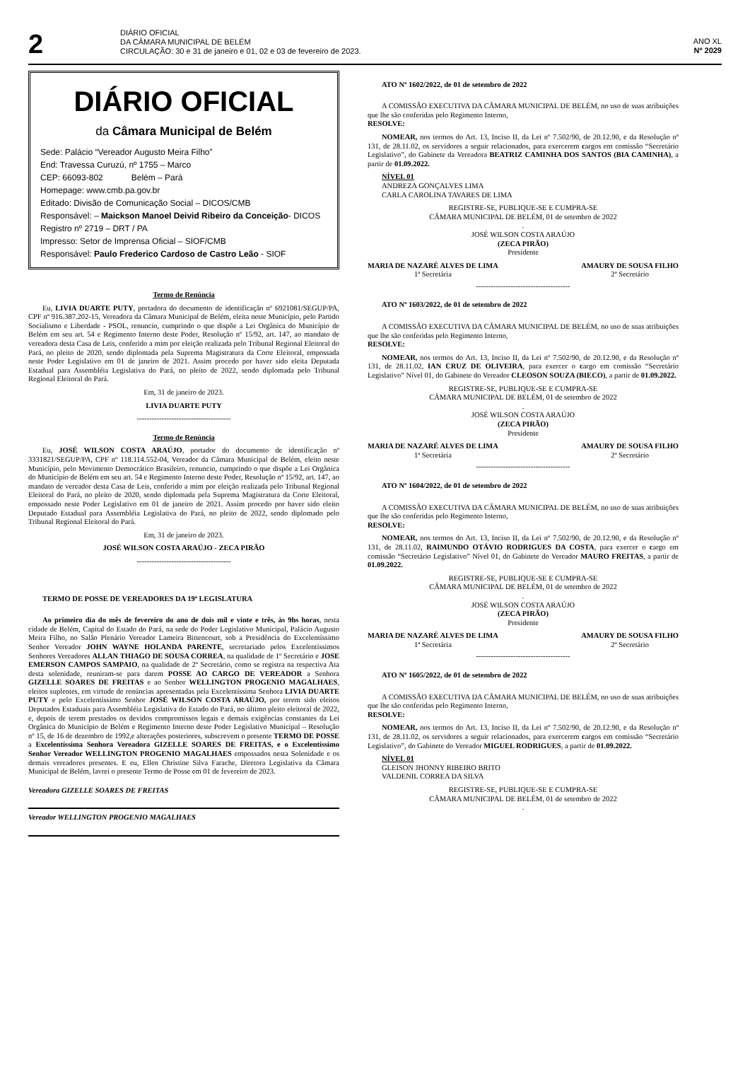2
DIÁRIO OFICIAL
DA CÂMARA MUNICIPAL DE BELÉM
CIRCULAÇÃO: 30 e 31 de janeiro e 01, 02 e 03 de fevereiro de 2023.
ANO XL
Nº 2029
DIÁRIO OFICIAL
da Câmara Municipal de Belém
Sede: Palácio “Vereador Augusto Meira Filho”
End: Travessa Curuzú, nº 1755 – Marco
CEP: 66093-802 Belém – Pará
Homepage: www.cmb.pa.gov.br
Editado: Divisão de Comunicação Social – DICOS/CMB
Responsável: – Maickson Manoel Deivid Ribeiro da Conceição- DICOS
Registro nº 2719 – DRT / PA
Impresso: Setor de Imprensa Oficial – SIOF/CMB
Responsável: Paulo Frederico Cardoso de Castro Leão - SIOF
Termo de Renúncia
Eu, LIVIA DUARTE PUTY, portadora do documento de identificação nº 6921081/SEGUP/PA, CPF nº 916.387.202-15, Vereadora da Câmara Municipal de Belém, eleita neste Município, pelo Partido Socialismo e Liberdade - PSOL, renuncio, cumprindo o que dispõe a Lei Orgânica do Município de Belém em seu art. 54 e Regimento Interno deste Poder, Resolução nº 15/92, art. 147, ao mandato de vereadora desta Casa de Leis, conferido a mim por eleição realizada pelo Tribunal Regional Eleitoral do Pará, no pleito de 2020, sendo diplomada pela Suprema Magistratura da Corte Eleitoral, empossada neste Poder Legislativo em 01 de janeiro de 2021. Assim procedo por haver sido eleita Deputada Estadual para Assembléia Legislativa do Pará, no pleito de 2022, sendo diplomada pelo Tribunal Regional Eleitoral do Pará.
Em, 31 de janeiro de 2023.
LIVIA DUARTE PUTY
--------------------------------------
Termo de Renúncia
Eu, JOSÉ WILSON COSTA ARAÚJO, portador do documento de identificação nº 3331821/SEGUP/PA, CPF nº 118.114.552-04, Vereador da Câmara Municipal de Belém, eleito neste Município, pelo Movimento Democrático Brasileiro, renuncio, cumprindo o que dispõe a Lei Orgânica do Município de Belém em seu art. 54 e Regimento Interno deste Poder, Resolução nº 15/92, art. 147, ao mandato de vereador desta Casa de Leis, conferido a mim por eleição realizada pelo Tribunal Regional Eleitoral do Pará, no pleito de 2020, sendo diplomada pela Suprema Magistratura da Corte Eleitoral, empossado neste Poder Legislativo em 01 de janeiro de 2021. Assim procedo por haver sido eleito Deputado Estadual para Assembléia Legislativa do Pará, no pleito de 2022, sendo diplomado pelo Tribunal Regional Eleitoral do Pará.
Em, 31 de janeiro de 2023.
JOSÉ WILSON COSTA ARAÚJO - ZECA PIRÃO
--------------------------------------
TERMO DE POSSE DE VEREADORES DA 19ª LEGISLATURA
Ao primeiro dia do mês de fevereiro do ano de dois mil e vinte e três, às 9hs horas, nesta cidade de Belém, Capital do Estado do Pará, na sede do Poder Legislativo Municipal, Palácio Augusto Meira Filho, no Salão Plenário Vereador Lameira Bittencourt, sob a Presidência do Excelentíssimo Senhor Vereador JOHN WAYNE HOLANDA PARENTE, secretariado pelos Excelentíssimos Senhores Vereadores ALLAN THIAGO DE SOUSA CORREA, na qualidade de 1º Secretário e JOSE EMERSON CAMPOS SAMPAIO, na qualidade de 2º Secretário, como se registra na respectiva Ata desta solenidade, reuniram-se para darem POSSE AO CARGO DE VEREADOR a Senhora GIZELLE SOARES DE FREITAS e ao Senhor WELLINGTON PROGENIO MAGALHAES, eleitos suplentes, em virtude de renúncias apresentadas pela Excelentíssima Senhora LIVIA DUARTE PUTY e pelo Excelentíssimo Senhor JOSÉ WILSON COSTA ARAÚJO, por terem sido eleitos Deputados Estaduais para Assembléia Legislativa do Estado do Pará, no último pleito eleitoral de 2022, e, depois de terem prestados os devidos compromissos legais e demais exigências constantes da Lei Orgânica do Município de Belém e Regimento Interno deste Poder Legislativo Municipal – Resolução nº 15, de 16 de dezembro de 1992,e alterações posteriores, subscrevem o presente TERMO DE POSSE a Excelentíssima Senhora Vereadora GIZELLE SOARES DE FREITAS, e o Excelentíssimo Senhor Vereador WELLINGTON PROGENIO MAGALHAES empossados nesta Solenidade e os demais vereadores presentes. E eu, Ellen Christine Silva Farache, Diretora Legislativa da Câmara Municipal de Belém, lavrei o presente Termo de Posse em 01 de fevereiro de 2023.
Vereadora GIZELLE SOARES DE FREITAS
Vereador WELLINGTON PROGENIO MAGALHAES
ATO Nº 1602/2022, de 01 de setembro de 2022
A COMISSÃO EXECUTIVA DA CÂMARA MUNICIPAL DE BELÉM, no uso de suas atribuições que lhe são conferidas pelo Regimento Interno,
RESOLVE:
NOMEAR, nos termos do Art. 13, Inciso II, da Lei nº 7.502/90, de 20.12.90, e da Resolução nº 131, de 28.11.02, os servidores a seguir relacionados, para exercerem cargos em comissão “Secretário Legislativo”, do Gabinete da Vereadora BEATRIZ CAMINHA DOS SANTOS (BIA CAMINHA), a partir de 01.09.2022.
NÍVEL 01
ANDREZA GONÇALVES LIMA
CARLA CAROLINA TAVARES DE LIMA
REGISTRE-SE, PUBLIQUE-SE E CUMPRA-SE
CÂMARA MUNICIPAL DE BELÉM, 01 de setembro de 2022
.
JOSÉ WILSON COSTA ARAÚJO
(ZECA PIRÃO)
Presidente
MARIA DE NAZARÉ ALVES DE LIMA
1ª Secretária
AMAURY DE SOUSA FILHO
2º Secretário
--------------------------------------
ATO Nº 1603/2022, de 01 de setembro de 2022
A COMISSÃO EXECUTIVA DA CÂMARA MUNICIPAL DE BELÉM, no uso de suas atribuições que lhe são conferidas pelo Regimento Interno,
RESOLVE:
NOMEAR, nos termos do Art. 13, Inciso II, da Lei nº 7.502/90, de 20.12.90, e da Resolução nº 131, de 28.11.02, IAN CRUZ DE OLIVEIRA, para exercer o cargo em comissão “Secretário Legislativo” Nível 01, do Gabinete do Vereador CLEOSON SOUZA (BIECO), a partir de 01.09.2022.
REGISTRE-SE, PUBLIQUE-SE E CUMPRA-SE
CÂMARA MUNICIPAL DE BELÉM, 01 de setembro de 2022
.
JOSÉ WILSON COSTA ARAÚJO
(ZECA PIRÃO)
Presidente
MARIA DE NAZARÉ ALVES DE LIMA
1ª Secretária
AMAURY DE SOUSA FILHO
2º Secretário
--------------------------------------
ATO Nº 1604/2022, de 01 de setembro de 2022
A COMISSÃO EXECUTIVA DA CÂMARA MUNICIPAL DE BELÉM, no uso de suas atribuições que lhe são conferidas pelo Regimento Interno,
RESOLVE:
NOMEAR, nos termos do Art. 13, Inciso II, da Lei nº 7.502/90, de 20.12.90, e da Resolução nº 131, de 28.11.02, RAIMUNDO OTÁVIO RODRIGUES DA COSTA, para exercer o cargo em comissão “Secretário Legislativo” Nível 01, do Gabinete do Vereador MAURO FREITAS, a partir de 01.09.2022.
REGISTRE-SE, PUBLIQUE-SE E CUMPRA-SE
CÂMARA MUNICIPAL DE BELÉM, 01 de setembro de 2022
.
JOSÉ WILSON COSTA ARAÚJO
(ZECA PIRÃO)
Presidente
MARIA DE NAZARÉ ALVES DE LIMA
1ª Secretária
AMAURY DE SOUSA FILHO
2º Secretário
--------------------------------------
ATO Nº 1605/2022, de 01 de setembro de 2022
A COMISSÃO EXECUTIVA DA CÂMARA MUNICIPAL DE BELÉM, no uso de suas atribuições que lhe são conferidas pelo Regimento Interno,
RESOLVE:
NOMEAR, nos termos do Art. 13, Inciso II, da Lei nº 7.502/90, de 20.12.90, e da Resolução nº 131, de 28.11.02, os servidores a seguir relacionados, para exercerem cargos em comissão “Secretário Legislativo”, do Gabinete do Vereador MIGUEL RODRIGUES, a partir de 01.09.2022.
NÍVEL 01
GLEISON JHONNY RIBEIRO BRITO
VALDENIL CORREA DA SILVA
REGISTRE-SE, PUBLIQUE-SE E CUMPRA-SE
CÂMARA MUNICIPAL DE BELÉM, 01 de setembro de 2022
.